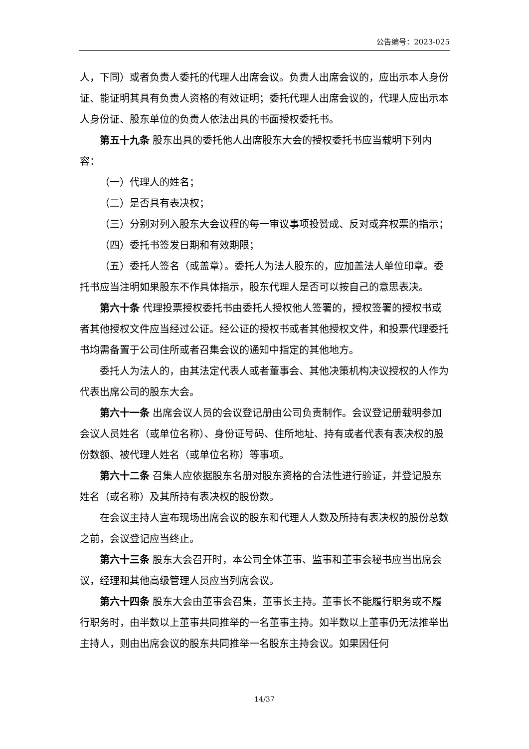公告编号：2023-025
人，下同）或者负责人委托的代理人出席会议。负责人出席会议的，应出示本人身份证、能证明其具有负责人资格的有效证明；委托代理人出席会议的，代理人应出示本人身份证、股东单位的负责人依法出具的书面授权委托书。
第五十九条 股东出具的委托他人出席股东大会的授权委托书应当载明下列内容：
（一）代理人的姓名；
（二）是否具有表决权；
（三）分别对列入股东大会议程的每一审议事项投赞成、反对或弃权票的指示；
（四）委托书签发日期和有效期限；
（五）委托人签名（或盖章）。委托人为法人股东的，应加盖法人单位印章。委托书应当注明如果股东不作具体指示，股东代理人是否可以按自己的意思表决。
第六十条 代理投票授权委托书由委托人授权他人签署的，授权签署的授权书或者其他授权文件应当经过公证。经公证的授权书或者其他授权文件，和投票代理委托书均需备置于公司住所或者召集会议的通知中指定的其他地方。
委托人为法人的，由其法定代表人或者董事会、其他决策机构决议授权的人作为代表出席公司的股东大会。
第六十一条 出席会议人员的会议登记册由公司负责制作。会议登记册载明参加会议人员姓名（或单位名称）、身份证号码、住所地址、持有或者代表有表决权的股份数额、被代理人姓名（或单位名称）等事项。
第六十二条 召集人应依据股东名册对股东资格的合法性进行验证，并登记股东姓名（或名称）及其所持有表决权的股份数。
在会议主持人宣布现场出席会议的股东和代理人人数及所持有表决权的股份总数之前，会议登记应当终止。
第六十三条 股东大会召开时，本公司全体董事、监事和董事会秘书应当出席会议，经理和其他高级管理人员应当列席会议。
第六十四条 股东大会由董事会召集，董事长主持。董事长不能履行职务或不履行职务时，由半数以上董事共同推举的一名董事主持。如半数以上董事仍无法推举出主持人，则由出席会议的股东共同推举一名股东主持会议。如果因任何
14/37